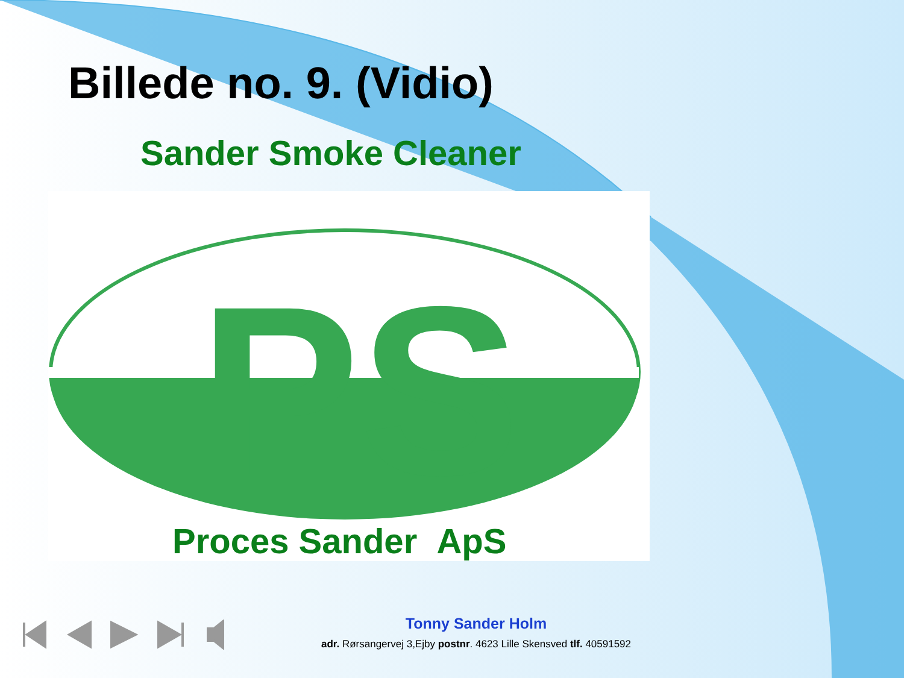Billede no. 9. (Vidio)
Sander Smoke Cleaner
PS
Proces Sander ApS
Tonny Sander Holm
adr. Rørsangervej 3,Ejby postnr. 4623 Lille Skensved tlf. 40591592